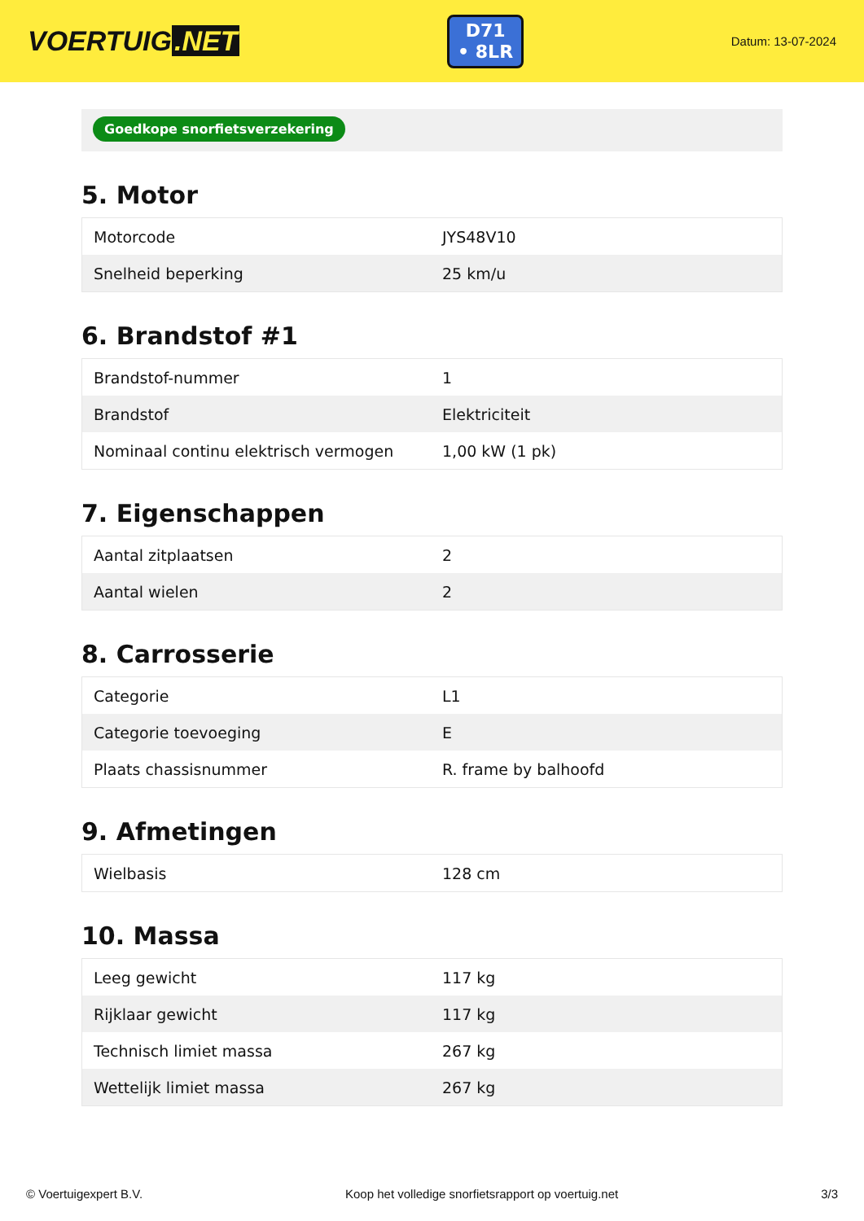VOERTUIG.NET
D71
• 8LR
Datum: 13-07-2024
Goedkope snorfietsverzekering
5. Motor
| Motorcode | JYS48V10 |
| Snelheid beperking | 25 km/u |
6. Brandstof #1
| Brandstof-nummer | 1 |
| Brandstof | Elektriciteit |
| Nominaal continu elektrisch vermogen | 1,00 kW (1 pk) |
7. Eigenschappen
| Aantal zitplaatsen | 2 |
| Aantal wielen | 2 |
8. Carrosserie
| Categorie | L1 |
| Categorie toevoeging | E |
| Plaats chassisnummer | R. frame by balhoofd |
9. Afmetingen
| Wielbasis | 128 cm |
10. Massa
| Leeg gewicht | 117 kg |
| Rijklaar gewicht | 117 kg |
| Technisch limiet massa | 267 kg |
| Wettelijk limiet massa | 267 kg |
© Voertuigexpert B.V. Koop het volledige snorfietsrapport op voertuig.net 3/3